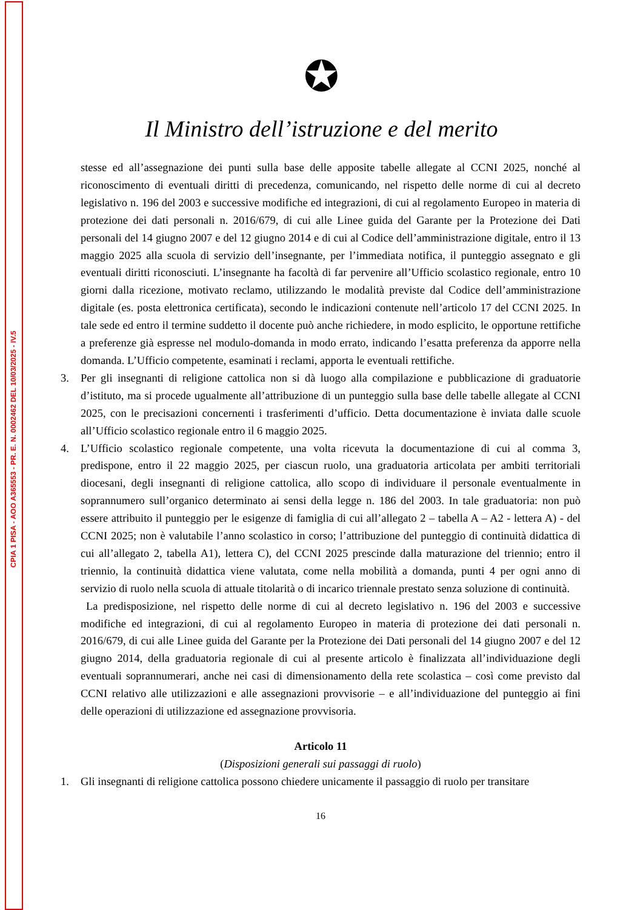CPIA 1 PISA - AOO A365553 - PR. E. N. 0002462 DEL 10/03/2025 - IV.5
✪
Il Ministro dell’istruzione e del merito
stesse ed all’assegnazione dei punti sulla base delle apposite tabelle allegate al CCNI 2025, nonché al riconoscimento di eventuali diritti di precedenza, comunicando, nel rispetto delle norme di cui al decreto legislativo n. 196 del 2003 e successive modifiche ed integrazioni, di cui al regolamento Europeo in materia di protezione dei dati personali n. 2016/679, di cui alle Linee guida del Garante per la Protezione dei Dati personali del 14 giugno 2007 e del 12 giugno 2014 e di cui al Codice dell’amministrazione digitale, entro il 13 maggio 2025 alla scuola di servizio dell’insegnante, per l’immediata notifica, il punteggio assegnato e gli eventuali diritti riconosciuti. L’insegnante ha facoltà di far pervenire all’Ufficio scolastico regionale, entro 10 giorni dalla ricezione, motivato reclamo, utilizzando le modalità previste dal Codice dell’amministrazione digitale (es. posta elettronica certificata), secondo le indicazioni contenute nell’articolo 17 del CCNI 2025. In tale sede ed entro il termine suddetto il docente può anche richiedere, in modo esplicito, le opportune rettifiche a preferenze già espresse nel modulo-domanda in modo errato, indicando l’esatta preferenza da apporre nella domanda. L’Ufficio competente, esaminati i reclami, apporta le eventuali rettifiche.
3. Per gli insegnanti di religione cattolica non si dà luogo alla compilazione e pubblicazione di graduatorie d’istituto, ma si procede ugualmente all’attribuzione di un punteggio sulla base delle tabelle allegate al CCNI 2025, con le precisazioni concernenti i trasferimenti d’ufficio. Detta documentazione è inviata dalle scuole all’Ufficio scolastico regionale entro il 6 maggio 2025.
4. L’Ufficio scolastico regionale competente, una volta ricevuta la documentazione di cui al comma 3, predispone, entro il 22 maggio 2025, per ciascun ruolo, una graduatoria articolata per ambiti territoriali diocesani, degli insegnanti di religione cattolica, allo scopo di individuare il personale eventualmente in soprannumero sull’organico determinato ai sensi della legge n. 186 del 2003. In tale graduatoria: non può essere attribuito il punteggio per le esigenze di famiglia di cui all’allegato 2 – tabella A – A2 - lettera A) - del CCNI 2025; non è valutabile l’anno scolastico in corso; l’attribuzione del punteggio di continuità didattica di cui all’allegato 2, tabella A1), lettera C), del CCNI 2025 prescinde dalla maturazione del triennio; entro il triennio, la continuità didattica viene valutata, come nella mobilità a domanda, punti 4 per ogni anno di servizio di ruolo nella scuola di attuale titolarità o di incarico triennale prestato senza soluzione di continuità.
La predisposizione, nel rispetto delle norme di cui al decreto legislativo n. 196 del 2003 e successive modifiche ed integrazioni, di cui al regolamento Europeo in materia di protezione dei dati personali n. 2016/679, di cui alle Linee guida del Garante per la Protezione dei Dati personali del 14 giugno 2007 e del 12 giugno 2014, della graduatoria regionale di cui al presente articolo è finalizzata all’individuazione degli eventuali soprannumerari, anche nei casi di dimensionamento della rete scolastica – così come previsto dal CCNI relativo alle utilizzazioni e alle assegnazioni provvisorie – e all’individuazione del punteggio ai fini delle operazioni di utilizzazione ed assegnazione provvisoria.
Articolo 11
(Disposizioni generali sui passaggi di ruolo)
1. Gli insegnanti di religione cattolica possono chiedere unicamente il passaggio di ruolo per transitare
16